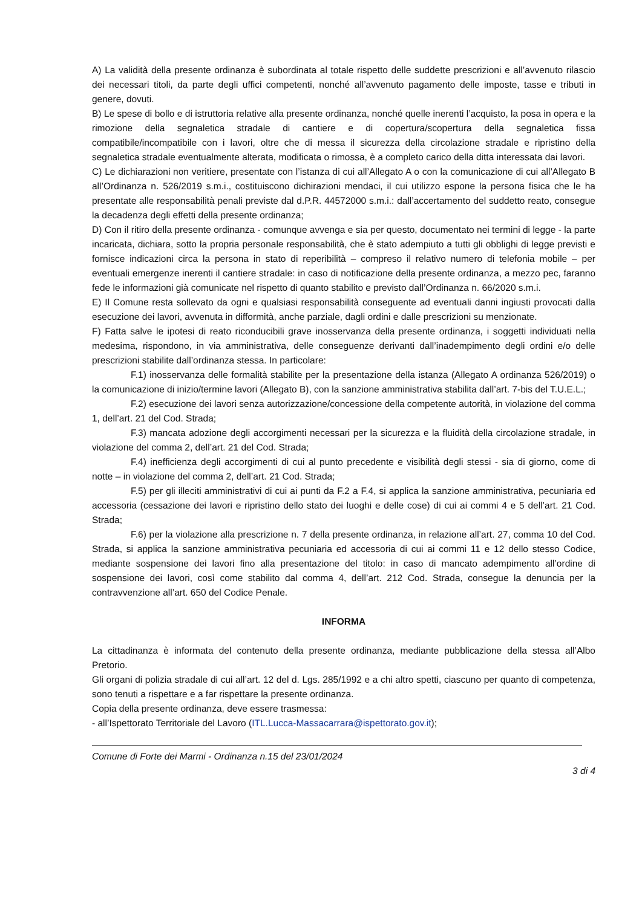A) La validità della presente ordinanza è subordinata al totale rispetto delle suddette prescrizioni e all’avvenuto rilascio dei necessari titoli, da parte degli uffici competenti, nonché all’avvenuto pagamento delle imposte, tasse e tributi in genere, dovuti.
B) Le spese di bollo e di istruttoria relative alla presente ordinanza, nonché quelle inerenti l’acquisto, la posa in opera e la rimozione della segnaletica stradale di cantiere e di copertura/scopertura della segnaletica fissa compatibile/incompatibile con i lavori, oltre che di messa il sicurezza della circolazione stradale e ripristino della segnaletica stradale eventualmente alterata, modificata o rimossa, è a completo carico della ditta interessata dai lavori.
C) Le dichiarazioni non veritiere, presentate con l’istanza di cui all’Allegato A o con la comunicazione di cui all’Allegato B all’Ordinanza n. 526/2019 s.m.i., costituiscono dichirazioni mendaci, il cui utilizzo espone la persona fisica che le ha presentate alle responsabilità penali previste dal d.P.R. 44572000 s.m.i.: dall’accertamento del suddetto reato, consegue la decadenza degli effetti della presente ordinanza;
D) Con il ritiro della presente ordinanza - comunque avvenga e sia per questo, documentato nei termini di legge - la parte incaricata, dichiara, sotto la propria personale responsabilità, che è stato adempiuto a tutti gli obblighi di legge previsti e fornisce indicazioni circa la persona in stato di reperibilità – compreso il relativo numero di telefonia mobile – per eventuali emergenze inerenti il cantiere stradale: in caso di notificazione della presente ordinanza, a mezzo pec, faranno fede le informazioni già comunicate nel rispetto di quanto stabilito e previsto dall’Ordinanza n. 66/2020 s.m.i.
E) Il Comune resta sollevato da ogni e qualsiasi responsabilità conseguente ad eventuali danni ingiusti provocati dalla esecuzione dei lavori, avvenuta in difformità, anche parziale, dagli ordini e dalle prescrizioni su menzionate.
F) Fatta salve le ipotesi di reato riconducibili grave inosservanza della presente ordinanza, i soggetti individuati nella medesima, rispondono, in via amministrativa, delle conseguenze derivanti dall’inadempimento degli ordini e/o delle prescrizioni stabilite dall’ordinanza stessa. In particolare:
F.1) inosservanza delle formalità stabilite per la presentazione della istanza (Allegato A ordinanza 526/2019) o la comunicazione di inizio/termine lavori (Allegato B), con la sanzione amministrativa stabilita dall’art. 7-bis del T.U.E.L.;
F.2) esecuzione dei lavori senza autorizzazione/concessione della competente autorità, in violazione del comma 1, dell’art. 21 del Cod. Strada;
F.3) mancata adozione degli accorgimenti necessari per la sicurezza e la fluidità della circolazione stradale, in violazione del comma 2, dell’art. 21 del Cod. Strada;
F.4) inefficienza degli accorgimenti di cui al punto precedente e visibilità degli stessi - sia di giorno, come di notte – in violazione del comma 2, dell’art. 21 Cod. Strada;
F.5) per gli illeciti amministrativi di cui ai punti da F.2 a F.4, si applica la sanzione amministrativa, pecuniaria ed accessoria (cessazione dei lavori e ripristino dello stato dei luoghi e delle cose) di cui ai commi 4 e 5 dell’art. 21 Cod. Strada;
F.6) per la violazione alla prescrizione n. 7 della presente ordinanza, in relazione all’art. 27, comma 10 del Cod. Strada, si applica la sanzione amministrativa pecuniaria ed accessoria di cui ai commi 11 e 12 dello stesso Codice, mediante sospensione dei lavori fino alla presentazione del titolo: in caso di mancato adempimento all’ordine di sospensione dei lavori, così come stabilito dal comma 4, dell’art. 212 Cod. Strada, consegue la denuncia per la contravvenzione all’art. 650 del Codice Penale.
INFORMA
La cittadinanza è informata del contenuto della presente ordinanza, mediante pubblicazione della stessa all’Albo Pretorio.
Gli organi di polizia stradale di cui all’art. 12 del d. Lgs. 285/1992 e a chi altro spetti, ciascuno per quanto di competenza, sono tenuti a rispettare e a far rispettare la presente ordinanza.
Copia della presente ordinanza, deve essere trasmessa:
- all’Ispettorato Territoriale del Lavoro (ITL.Lucca-Massacarrara@ispettorato.gov.it);
Comune di Forte dei Marmi - Ordinanza n.15 del 23/01/2024
3 di 4